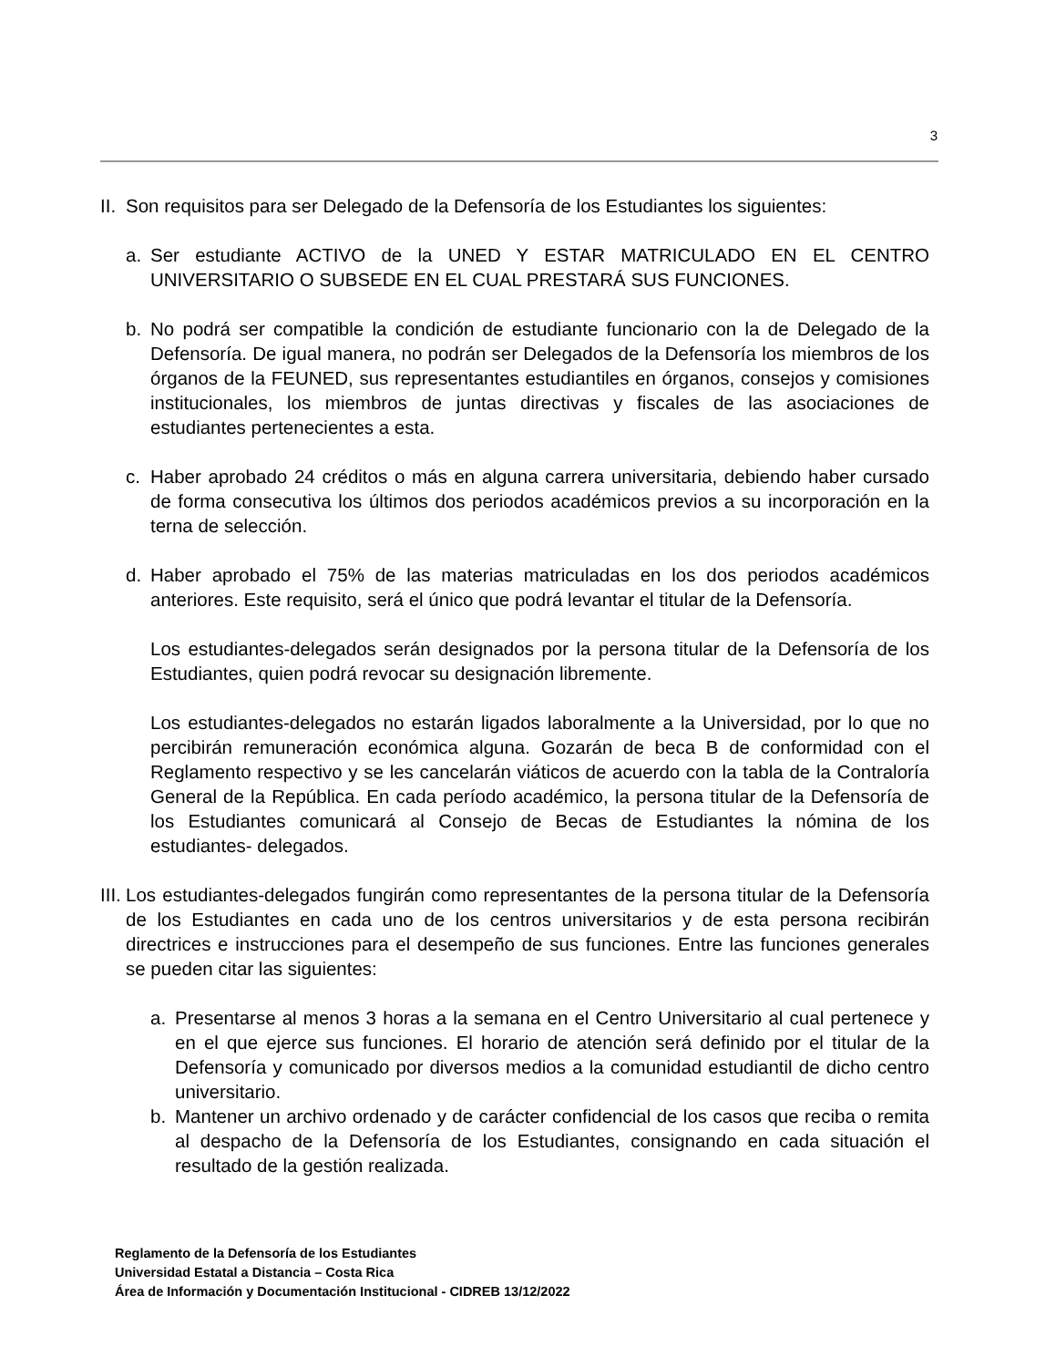3
II. Son requisitos para ser Delegado de la Defensoría de los Estudiantes los siguientes:
a. Ser estudiante ACTIVO de la UNED Y ESTAR MATRICULADO EN EL CENTRO UNIVERSITARIO O SUBSEDE EN EL CUAL PRESTARÁ SUS FUNCIONES.
b. No podrá ser compatible la condición de estudiante funcionario con la de Delegado de la Defensoría. De igual manera, no podrán ser Delegados de la Defensoría los miembros de los órganos de la FEUNED, sus representantes estudiantiles en órganos, consejos y comisiones institucionales, los miembros de juntas directivas y fiscales de las asociaciones de estudiantes pertenecientes a esta.
c. Haber aprobado 24 créditos o más en alguna carrera universitaria, debiendo haber cursado de forma consecutiva los últimos dos periodos académicos previos a su incorporación en la terna de selección.
d. Haber aprobado el 75% de las materias matriculadas en los dos periodos académicos anteriores. Este requisito, será el único que podrá levantar el titular de la Defensoría.
Los estudiantes-delegados serán designados por la persona titular de la Defensoría de los Estudiantes, quien podrá revocar su designación libremente.
Los estudiantes-delegados no estarán ligados laboralmente a la Universidad, por lo que no percibirán remuneración económica alguna. Gozarán de beca B de conformidad con el Reglamento respectivo y se les cancelarán viáticos de acuerdo con la tabla de la Contraloría General de la República. En cada período académico, la persona titular de la Defensoría de los Estudiantes comunicará al Consejo de Becas de Estudiantes la nómina de los estudiantes- delegados.
III. Los estudiantes-delegados fungirán como representantes de la persona titular de la Defensoría de los Estudiantes en cada uno de los centros universitarios y de esta persona recibirán directrices e instrucciones para el desempeño de sus funciones. Entre las funciones generales se pueden citar las siguientes:
a. Presentarse al menos 3 horas a la semana en el Centro Universitario al cual pertenece y en el que ejerce sus funciones. El horario de atención será definido por el titular de la Defensoría y comunicado por diversos medios a la comunidad estudiantil de dicho centro universitario.
b. Mantener un archivo ordenado y de carácter confidencial de los casos que reciba o remita al despacho de la Defensoría de los Estudiantes, consignando en cada situación el resultado de la gestión realizada.
Reglamento de la Defensoría de los Estudiantes
Universidad Estatal a Distancia – Costa Rica
Área de Información y Documentación Institucional - CIDREB 13/12/2022